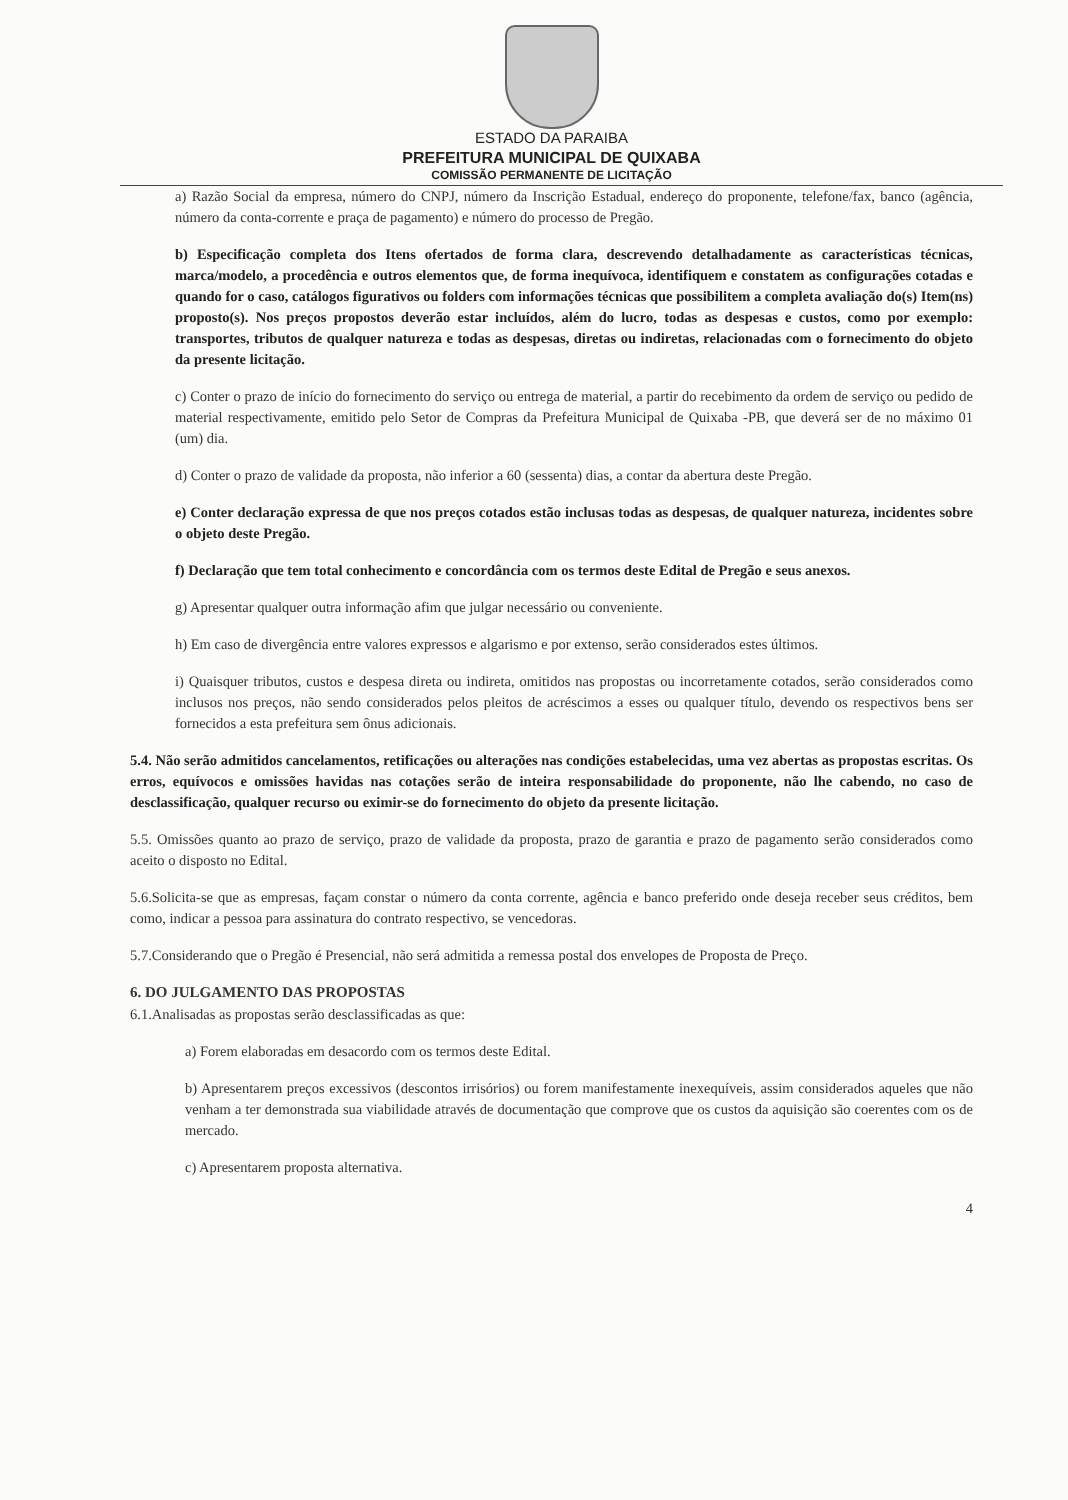ESTADO DA PARAIBA
PREFEITURA MUNICIPAL DE QUIXABA
COMISSÃO PERMANENTE DE LICITAÇÃO
a) Razão Social da empresa, número do CNPJ, número da Inscrição Estadual, endereço do proponente, telefone/fax, banco (agência, número da conta-corrente e praça de pagamento) e número do processo de Pregão.
b) Especificação completa dos Itens ofertados de forma clara, descrevendo detalhadamente as características técnicas, marca/modelo, a procedência e outros elementos que, de forma inequívoca, identifiquem e constatem as configurações cotadas e quando for o caso, catálogos figurativos ou folders com informações técnicas que possibilitem a completa avaliação do(s) Item(ns) proposto(s). Nos preços propostos deverão estar incluídos, além do lucro, todas as despesas e custos, como por exemplo: transportes, tributos de qualquer natureza e todas as despesas, diretas ou indiretas, relacionadas com o fornecimento do objeto da presente licitação.
c) Conter o prazo de início do fornecimento do serviço ou entrega de material, a partir do recebimento da ordem de serviço ou pedido de material respectivamente, emitido pelo Setor de Compras da Prefeitura Municipal de Quixaba -PB, que deverá ser de no máximo 01 (um) dia.
d) Conter o prazo de validade da proposta, não inferior a 60 (sessenta) dias, a contar da abertura deste Pregão.
e) Conter declaração expressa de que nos preços cotados estão inclusas todas as despesas, de qualquer natureza, incidentes sobre o objeto deste Pregão.
f) Declaração que tem total conhecimento e concordância com os termos deste Edital de Pregão e seus anexos.
g) Apresentar qualquer outra informação afim que julgar necessário ou conveniente.
h) Em caso de divergência entre valores expressos e algarismo e por extenso, serão considerados estes últimos.
i) Quaisquer tributos, custos e despesa direta ou indireta, omitidos nas propostas ou incorretamente cotados, serão considerados como inclusos nos preços, não sendo considerados pelos pleitos de acréscimos a esses ou qualquer título, devendo os respectivos bens ser fornecidos a esta prefeitura sem ônus adicionais.
5.4. Não serão admitidos cancelamentos, retificações ou alterações nas condições estabelecidas, uma vez abertas as propostas escritas. Os erros, equívocos e omissões havidas nas cotações serão de inteira responsabilidade do proponente, não lhe cabendo, no caso de desclassificação, qualquer recurso ou eximir-se do fornecimento do objeto da presente licitação.
5.5. Omissões quanto ao prazo de serviço, prazo de validade da proposta, prazo de garantia e prazo de pagamento serão considerados como aceito o disposto no Edital.
5.6.Solicita-se que as empresas, façam constar o número da conta corrente, agência e banco preferido onde deseja receber seus créditos, bem como, indicar a pessoa para assinatura do contrato respectivo, se vencedoras.
5.7.Considerando que o Pregão é Presencial, não será admitida a remessa postal dos envelopes de Proposta de Preço.
6. DO JULGAMENTO DAS PROPOSTAS
6.1.Analisadas as propostas serão desclassificadas as que:
a) Forem elaboradas em desacordo com os termos deste Edital.
b) Apresentarem preços excessivos (descontos irrisórios) ou forem manifestamente inexequíveis, assim considerados aqueles que não venham a ter demonstrada sua viabilidade através de documentação que comprove que os custos da aquisição são coerentes com os de mercado.
c) Apresentarem proposta alternativa.
4